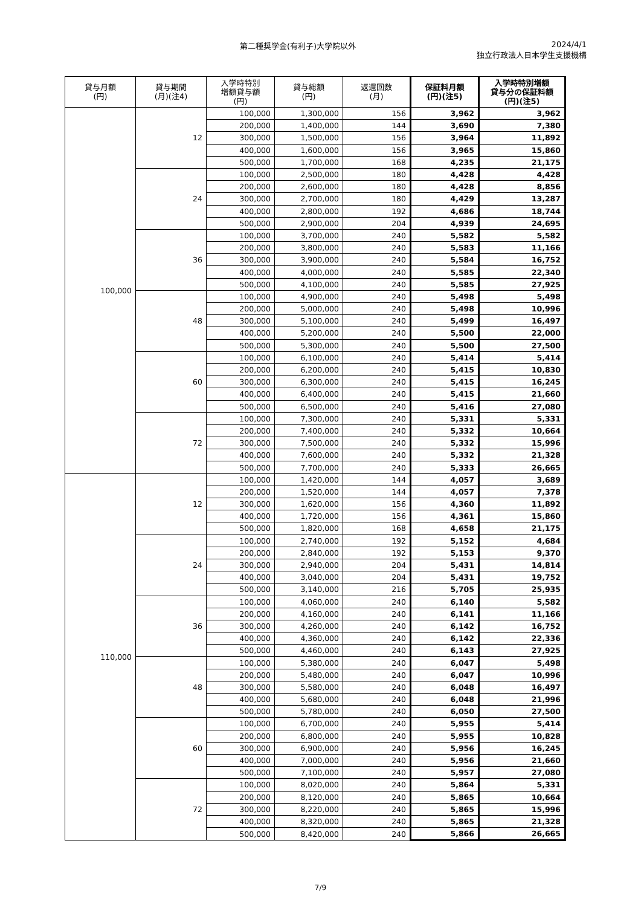第二種奨学金(有利子)大学院以外 2024/4/1
独立行政法人日本学生支援機構
| 貸与月額 (円) | 貸与期間 (月)(注4) | 入学時特別 増額貸与額 (円) | 貸与総額 (円) | 返還回数 (月) | 保証料月額 (円)(注5) | 入学時特別増額 貸与分の保証料額 (円)(注5) |
| --- | --- | --- | --- | --- | --- | --- |
| 100,000 | 12 | 100,000 | 1,300,000 | 156 | 3,962 | 3,962 |
| | | 200,000 | 1,400,000 | 144 | 3,690 | 7,380 |
| | | 300,000 | 1,500,000 | 156 | 3,964 | 11,892 |
| | | 400,000 | 1,600,000 | 156 | 3,965 | 15,860 |
| | | 500,000 | 1,700,000 | 168 | 4,235 | 21,175 |
| | 24 | 100,000 | 2,500,000 | 180 | 4,428 | 4,428 |
| | | 200,000 | 2,600,000 | 180 | 4,428 | 8,856 |
| | | 300,000 | 2,700,000 | 180 | 4,429 | 13,287 |
| | | 400,000 | 2,800,000 | 192 | 4,686 | 18,744 |
| | | 500,000 | 2,900,000 | 204 | 4,939 | 24,695 |
| | 36 | 100,000 | 3,700,000 | 240 | 5,582 | 5,582 |
| | | 200,000 | 3,800,000 | 240 | 5,583 | 11,166 |
| | | 300,000 | 3,900,000 | 240 | 5,584 | 16,752 |
| | | 400,000 | 4,000,000 | 240 | 5,585 | 22,340 |
| | | 500,000 | 4,100,000 | 240 | 5,585 | 27,925 |
| | 48 | 100,000 | 4,900,000 | 240 | 5,498 | 5,498 |
| | | 200,000 | 5,000,000 | 240 | 5,498 | 10,996 |
| | | 300,000 | 5,100,000 | 240 | 5,499 | 16,497 |
| | | 400,000 | 5,200,000 | 240 | 5,500 | 22,000 |
| | | 500,000 | 5,300,000 | 240 | 5,500 | 27,500 |
| | 60 | 100,000 | 6,100,000 | 240 | 5,414 | 5,414 |
| | | 200,000 | 6,200,000 | 240 | 5,415 | 10,830 |
| | | 300,000 | 6,300,000 | 240 | 5,415 | 16,245 |
| | | 400,000 | 6,400,000 | 240 | 5,415 | 21,660 |
| | | 500,000 | 6,500,000 | 240 | 5,416 | 27,080 |
| | 72 | 100,000 | 7,300,000 | 240 | 5,331 | 5,331 |
| | | 200,000 | 7,400,000 | 240 | 5,332 | 10,664 |
| | | 300,000 | 7,500,000 | 240 | 5,332 | 15,996 |
| | | 400,000 | 7,600,000 | 240 | 5,332 | 21,328 |
| | | 500,000 | 7,700,000 | 240 | 5,333 | 26,665 |
| 110,000 | 12 | 100,000 | 1,420,000 | 144 | 4,057 | 3,689 |
| | | 200,000 | 1,520,000 | 144 | 4,057 | 7,378 |
| | | 300,000 | 1,620,000 | 156 | 4,360 | 11,892 |
| | | 400,000 | 1,720,000 | 156 | 4,361 | 15,860 |
| | | 500,000 | 1,820,000 | 168 | 4,658 | 21,175 |
| | 24 | 100,000 | 2,740,000 | 192 | 5,152 | 4,684 |
| | | 200,000 | 2,840,000 | 192 | 5,153 | 9,370 |
| | | 300,000 | 2,940,000 | 204 | 5,431 | 14,814 |
| | | 400,000 | 3,040,000 | 204 | 5,431 | 19,752 |
| | | 500,000 | 3,140,000 | 216 | 5,705 | 25,935 |
| | 36 | 100,000 | 4,060,000 | 240 | 6,140 | 5,582 |
| | | 200,000 | 4,160,000 | 240 | 6,141 | 11,166 |
| | | 300,000 | 4,260,000 | 240 | 6,142 | 16,752 |
| | | 400,000 | 4,360,000 | 240 | 6,142 | 22,336 |
| | | 500,000 | 4,460,000 | 240 | 6,143 | 27,925 |
| | 48 | 100,000 | 5,380,000 | 240 | 6,047 | 5,498 |
| | | 200,000 | 5,480,000 | 240 | 6,047 | 10,996 |
| | | 300,000 | 5,580,000 | 240 | 6,048 | 16,497 |
| | | 400,000 | 5,680,000 | 240 | 6,048 | 21,996 |
| | | 500,000 | 5,780,000 | 240 | 6,050 | 27,500 |
| | 60 | 100,000 | 6,700,000 | 240 | 5,955 | 5,414 |
| | | 200,000 | 6,800,000 | 240 | 5,955 | 10,828 |
| | | 300,000 | 6,900,000 | 240 | 5,956 | 16,245 |
| | | 400,000 | 7,000,000 | 240 | 5,956 | 21,660 |
| | | 500,000 | 7,100,000 | 240 | 5,957 | 27,080 |
| | 72 | 100,000 | 8,020,000 | 240 | 5,864 | 5,331 |
| | | 200,000 | 8,120,000 | 240 | 5,865 | 10,664 |
| | | 300,000 | 8,220,000 | 240 | 5,865 | 15,996 |
| | | 400,000 | 8,320,000 | 240 | 5,865 | 21,328 |
| | | 500,000 | 8,420,000 | 240 | 5,866 | 26,665 |
7/9